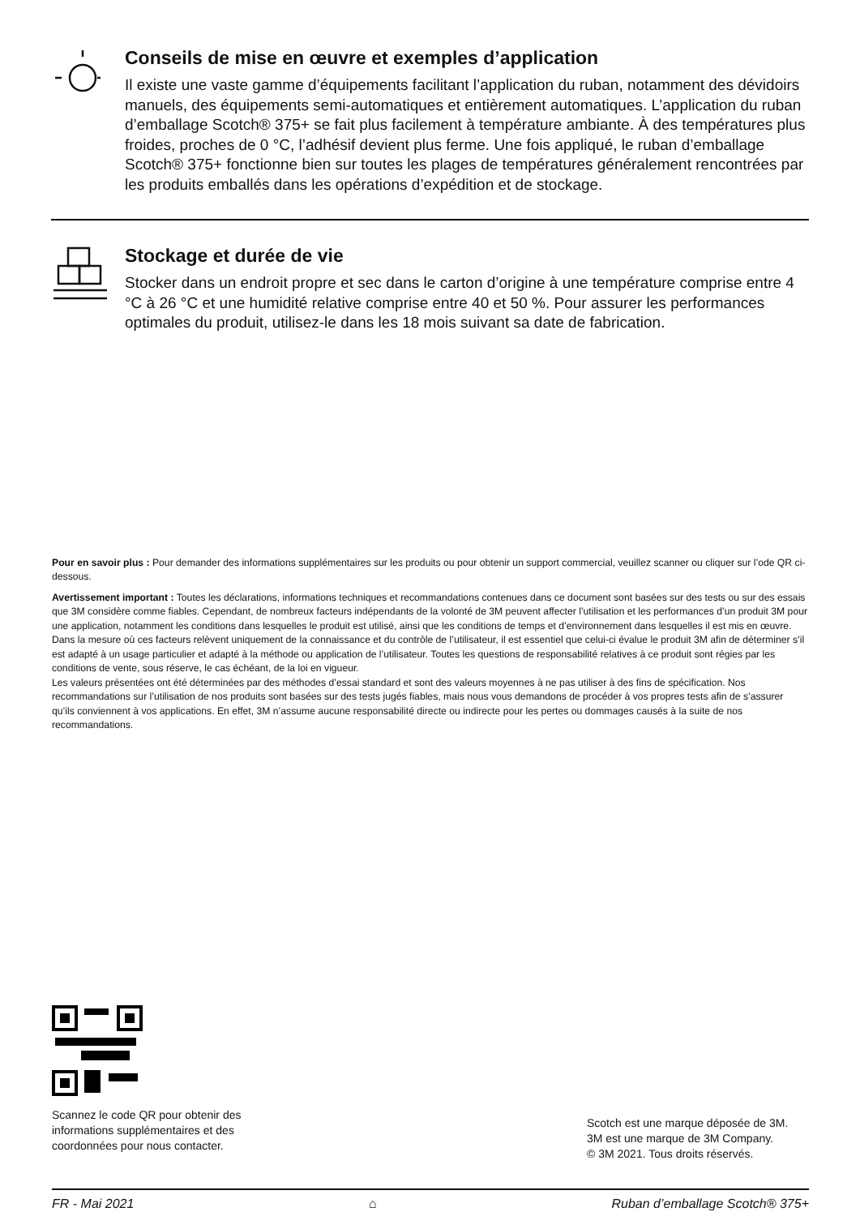Conseils de mise en œuvre et exemples d’application
Il existe une vaste gamme d’équipements facilitant l’application du ruban, notamment des dévidoirs manuels, des équipements semi-automatiques et entièrement automatiques. L’application du ruban d’emballage Scotch® 375+ se fait plus facilement à température ambiante. À des températures plus froides, proches de 0 °C, l’adhésif devient plus ferme. Une fois appliqué, le ruban d’emballage Scotch® 375+ fonctionne bien sur toutes les plages de températures généralement rencontrées par les produits emballés dans les opérations d’expédition et de stockage.
Stockage et durée de vie
Stocker dans un endroit propre et sec dans le carton d’origine à une température comprise entre 4 °C à 26 °C et une humidité relative comprise entre 40 et 50 %. Pour assurer les performances optimales du produit, utilisez-le dans les 18 mois suivant sa date de fabrication.
Pour en savoir plus : Pour demander des informations supplémentaires sur les produits ou pour obtenir un support commercial, veuillez scanner ou cliquer sur l’ode QR ci-dessous.
Avertissement important : Toutes les déclarations, informations techniques et recommandations contenues dans ce document sont basées sur des tests ou sur des essais que 3M considère comme fiables. Cependant, de nombreux facteurs indépendants de la volonté de 3M peuvent affecter l’utilisation et les performances d’un produit 3M pour une application, notamment les conditions dans lesquelles le produit est utilisé, ainsi que les conditions de temps et d’environnement dans lesquelles il est mis en œuvre. Dans la mesure où ces facteurs relèvent uniquement de la connaissance et du contrôle de l’utilisateur, il est essentiel que celui-ci évalue le produit 3M afin de déterminer s’il est adapté à un usage particulier et adapté à la méthode ou application de l’utilisateur. Toutes les questions de responsabilité relatives à ce produit sont régies par les conditions de vente, sous réserve, le cas échéant, de la loi en vigueur.
Les valeurs présentées ont été déterminées par des méthodes d’essai standard et sont des valeurs moyennes à ne pas utiliser à des fins de spécification. Nos recommandations sur l’utilisation de nos produits sont basées sur des tests jugés fiables, mais nous vous demandons de procéder à vos propres tests afin de s’assurer qu’ils conviennent à vos applications. En effet, 3M n’assume aucune responsabilité directe ou indirecte pour les pertes ou dommages causés à la suite de nos recommandations.
Scannez le code QR pour obtenir des
informations supplémentaires et des
coordonnées pour nous contacter.
Scotch est une marque déposée de 3M.
3M est une marque de 3M Company.
© 3M 2021. Tous droits réservés.
FR - Mai 2021 ⌂ Ruban d’emballage Scotch® 375+